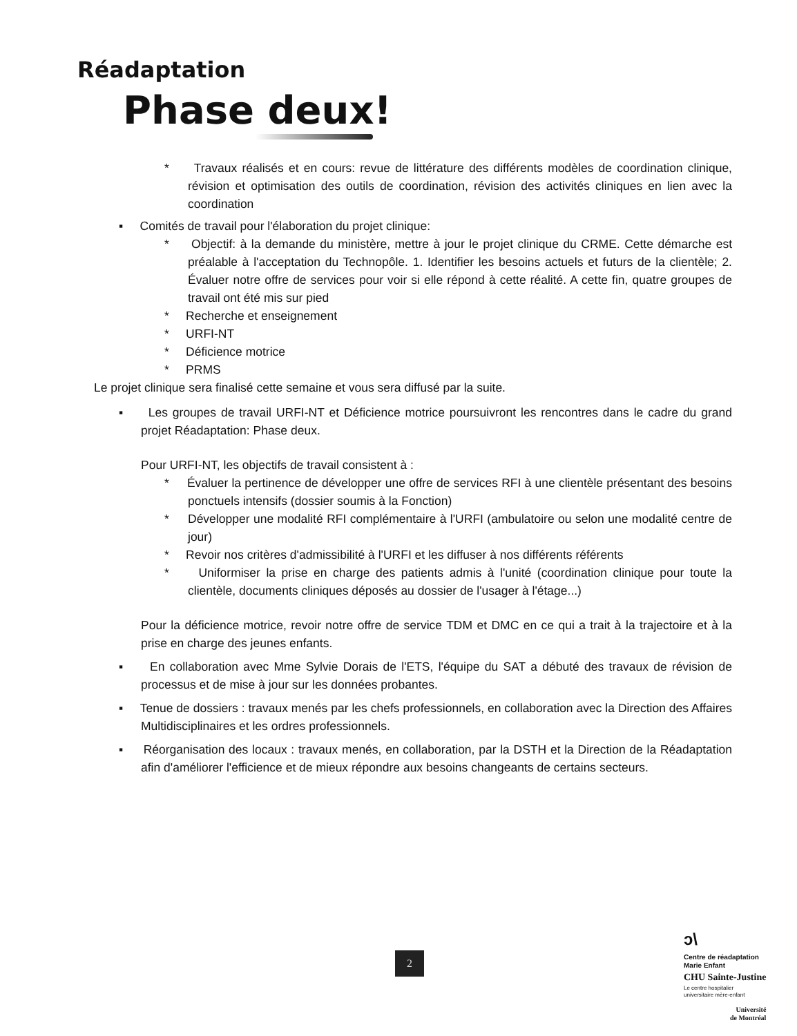Réadaptation
Phase deux!
* Travaux réalisés et en cours: revue de littérature des différents modèles de coordination clinique, révision et optimisation des outils de coordination, révision des activités cliniques en lien avec la coordination
▪ Comités de travail pour l'élaboration du projet clinique:
* Objectif: à la demande du ministère, mettre à jour le projet clinique du CRME. Cette démarche est préalable à l'acceptation du Technopôle. 1. Identifier les besoins actuels et futurs de la clientèle; 2. Évaluer notre offre de services pour voir si elle répond à cette réalité. A cette fin, quatre groupes de travail ont été mis sur pied
* Recherche et enseignement
* URFI-NT
* Déficience motrice
* PRMS
Le projet clinique sera finalisé cette semaine et vous sera diffusé par la suite.
▪ Les groupes de travail URFI-NT et Déficience motrice poursuivront les rencontres dans le cadre du grand projet Réadaptation: Phase deux.
Pour URFI-NT, les objectifs de travail consistent à :
* Évaluer la pertinence de développer une offre de services RFI à une clientèle présentant des besoins ponctuels intensifs (dossier soumis à la Fonction)
* Développer une modalité RFI complémentaire à l'URFI (ambulatoire ou selon une modalité centre de jour)
* Revoir nos critères d'admissibilité à l'URFI et les diffuser à nos différents référents
* Uniformiser la prise en charge des patients admis à l'unité (coordination clinique pour toute la clientèle, documents cliniques déposés au dossier de l'usager à l'étage...)
Pour la déficience motrice, revoir notre offre de service TDM et DMC en ce qui a trait à la trajectoire et à la prise en charge des jeunes enfants.
▪ En collaboration avec Mme Sylvie Dorais de l'ETS, l'équipe du SAT a débuté des travaux de révision de processus et de mise à jour sur les données probantes.
▪ Tenue de dossiers : travaux menés par les chefs professionnels, en collaboration avec la Direction des Affaires Multidisciplinaires et les ordres professionnels.
▪ Réorganisation des locaux : travaux menés, en collaboration, par la DSTH et la Direction de la Réadaptation afin d'améliorer l'efficience et de mieux répondre aux besoins changeants de certains secteurs.
2
ↄ\
Centre de réadaptation
Marie Enfant
CHU Sainte-Justine
Le centre hospitalier
universitaire mère-enfant
Université
de Montréal